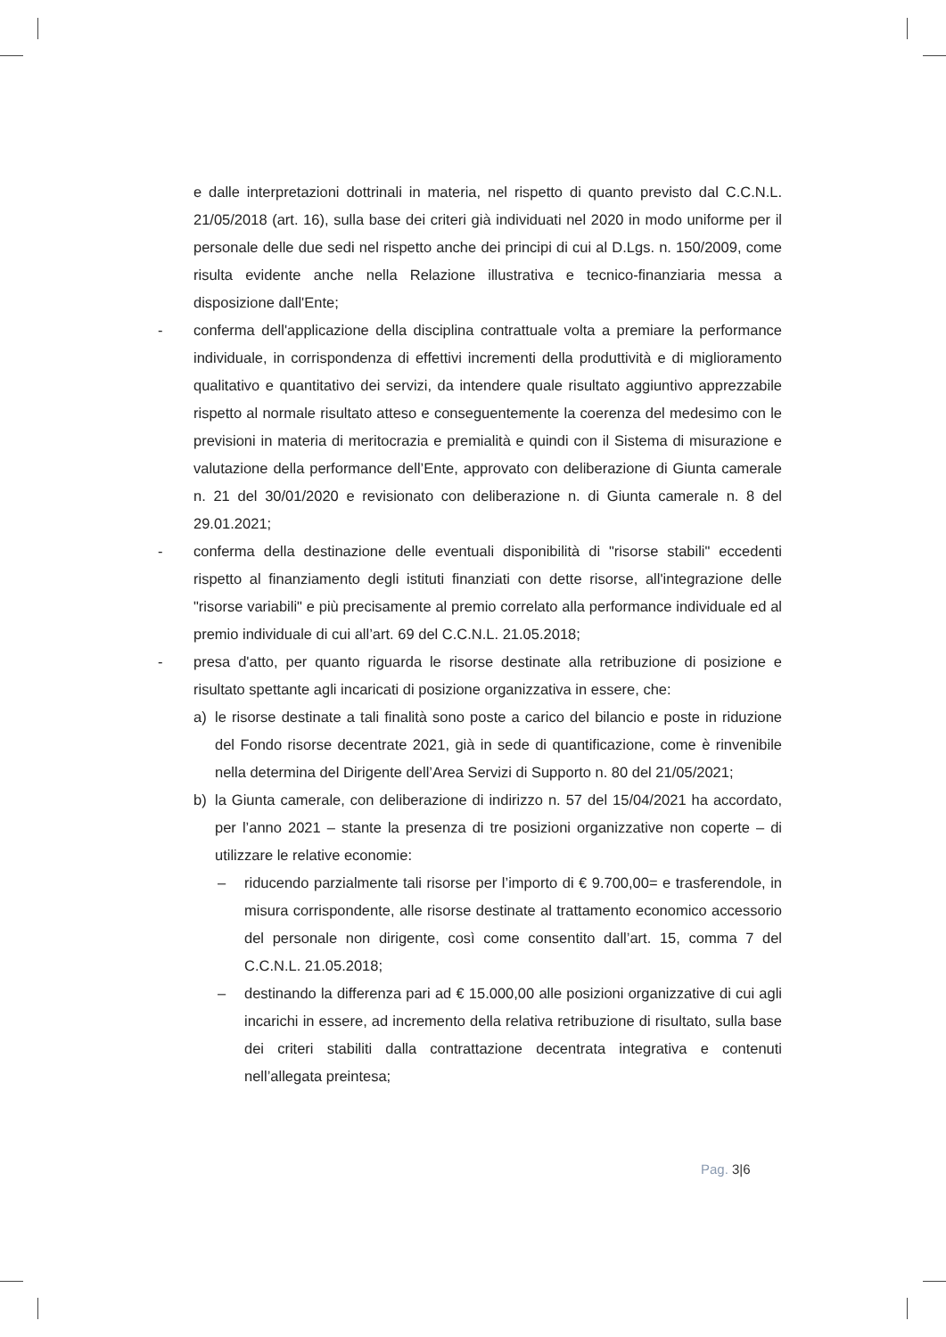e dalle interpretazioni dottrinali in materia, nel rispetto di quanto previsto dal C.C.N.L. 21/05/2018 (art. 16), sulla base dei criteri già individuati nel 2020 in modo uniforme per il personale delle due sedi nel rispetto anche dei principi di cui al D.Lgs. n. 150/2009, come risulta evidente anche nella Relazione illustrativa e tecnico-finanziaria messa a disposizione dall'Ente;
-
conferma dell'applicazione della disciplina contrattuale volta a premiare la performance individuale, in corrispondenza di effettivi incrementi della produttività e di miglioramento qualitativo e quantitativo dei servizi, da intendere quale risultato aggiuntivo apprezzabile rispetto al normale risultato atteso e conseguentemente la coerenza del medesimo con le previsioni in materia di meritocrazia e premialità e quindi con il Sistema di misurazione e valutazione della performance dell’Ente, approvato con deliberazione di Giunta camerale n. 21 del 30/01/2020 e revisionato con deliberazione n. di Giunta camerale n. 8 del 29.01.2021;
-
conferma della destinazione delle eventuali disponibilità di "risorse stabili" eccedenti rispetto al finanziamento degli istituti finanziati con dette risorse, all'integrazione delle "risorse variabili" e più precisamente al premio correlato alla performance individuale ed al premio individuale di cui all’art. 69 del C.C.N.L. 21.05.2018;
-
presa d'atto, per quanto riguarda le risorse destinate alla retribuzione di posizione e risultato spettante agli incaricati di posizione organizzativa in essere, che:
a)
le risorse destinate a tali finalità sono poste a carico del bilancio e poste in riduzione del Fondo risorse decentrate 2021, già in sede di quantificazione, come è rinvenibile nella determina del Dirigente dell’Area Servizi di Supporto n. 80 del 21/05/2021;
b)
la Giunta camerale, con deliberazione di indirizzo n. 57 del 15/04/2021 ha accordato, per l’anno 2021 – stante la presenza di tre posizioni organizzative non coperte – di utilizzare le relative economie:
–
riducendo parzialmente tali risorse per l’importo di € 9.700,00= e trasferendole, in misura corrispondente, alle risorse destinate al trattamento economico accessorio del personale non dirigente, così come consentito dall’art. 15, comma 7 del C.C.N.L. 21.05.2018;
–
destinando la differenza pari ad € 15.000,00 alle posizioni organizzative di cui agli incarichi in essere, ad incremento della relativa retribuzione di risultato, sulla base dei criteri stabiliti dalla contrattazione decentrata integrativa e contenuti nell’allegata preintesa;
Pag. 3|6